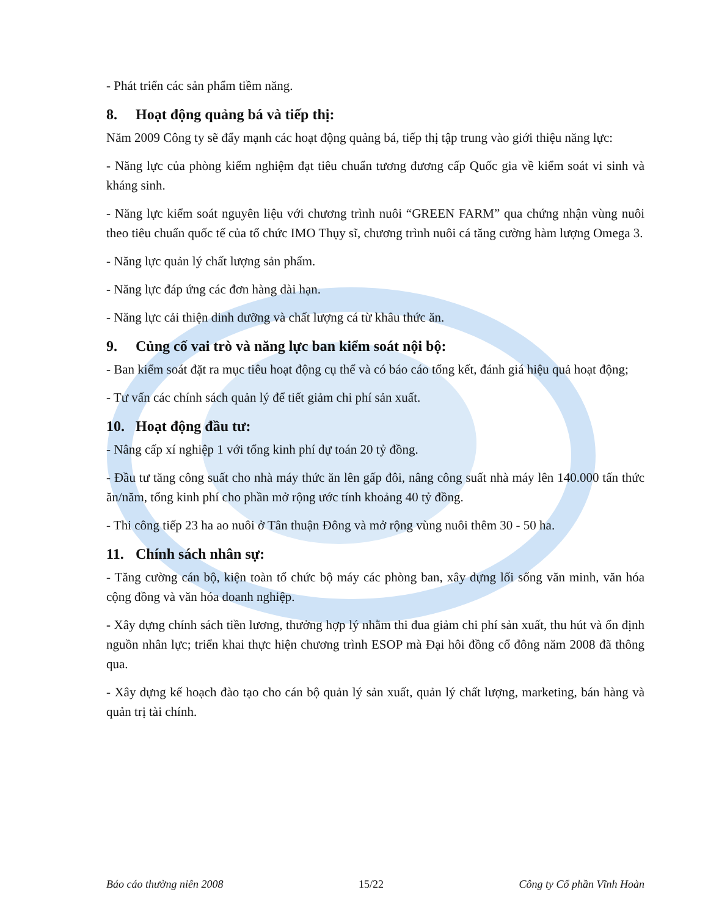- Phát triển các sản phẩm tiềm năng.
8. Hoạt động quảng bá và tiếp thị:
Năm 2009 Công ty sẽ đẩy mạnh các hoạt động quảng bá, tiếp thị tập trung vào giới thiệu năng lực:
- Năng lực của phòng kiểm nghiệm đạt tiêu chuẩn tương đương cấp Quốc gia về kiểm soát vi sinh và kháng sinh.
- Năng lực kiểm soát nguyên liệu với chương trình nuôi “GREEN FARM” qua chứng nhận vùng nuôi theo tiêu chuẩn quốc tế của tổ chức IMO Thụy sĩ, chương trình nuôi cá tăng cường hàm lượng Omega 3.
- Năng lực quản lý chất lượng sản phẩm.
- Năng lực đáp ứng các đơn hàng dài hạn.
- Năng lực cải thiện dinh dưỡng và chất lượng cá từ khâu thức ăn.
9. Củng cố vai trò và năng lực ban kiểm soát nội bộ:
- Ban kiểm soát đặt ra mục tiêu hoạt động cụ thể và có báo cáo tổng kết, đánh giá hiệu quả hoạt động;
- Tư vấn các chính sách quản lý để tiết giảm chi phí sản xuất.
10. Hoạt động đầu tư:
- Nâng cấp xí nghiệp 1 với tổng kinh phí dự toán 20 tỷ đồng.
- Đầu tư tăng công suất cho nhà máy thức ăn lên gấp đôi, nâng công suất nhà máy lên 140.000 tấn thức ăn/năm, tổng kinh phí cho phần mở rộng ước tính khoảng 40 tỷ đồng.
- Thi công tiếp 23 ha ao nuôi ở Tân thuận Đông và mở rộng vùng nuôi thêm 30 - 50 ha.
11. Chính sách nhân sự:
- Tăng cường cán bộ, kiện toàn tổ chức bộ máy các phòng ban, xây dựng lối sống văn minh, văn hóa cộng đồng và văn hóa doanh nghiệp.
- Xây dựng chính sách tiền lương, thưởng hợp lý nhằm thi đua giảm chi phí sản xuất, thu hút và ổn định nguồn nhân lực; triển khai thực hiện chương trình ESOP mà Đại hôi đồng cổ đông năm 2008 đã thông qua.
- Xây dựng kế hoạch đào tạo cho cán bộ quản lý sản xuất, quản lý chất lượng, marketing, bán hàng và quản trị tài chính.
Báo cáo thường niên 2008 15/22 Công ty Cổ phần Vĩnh Hoàn